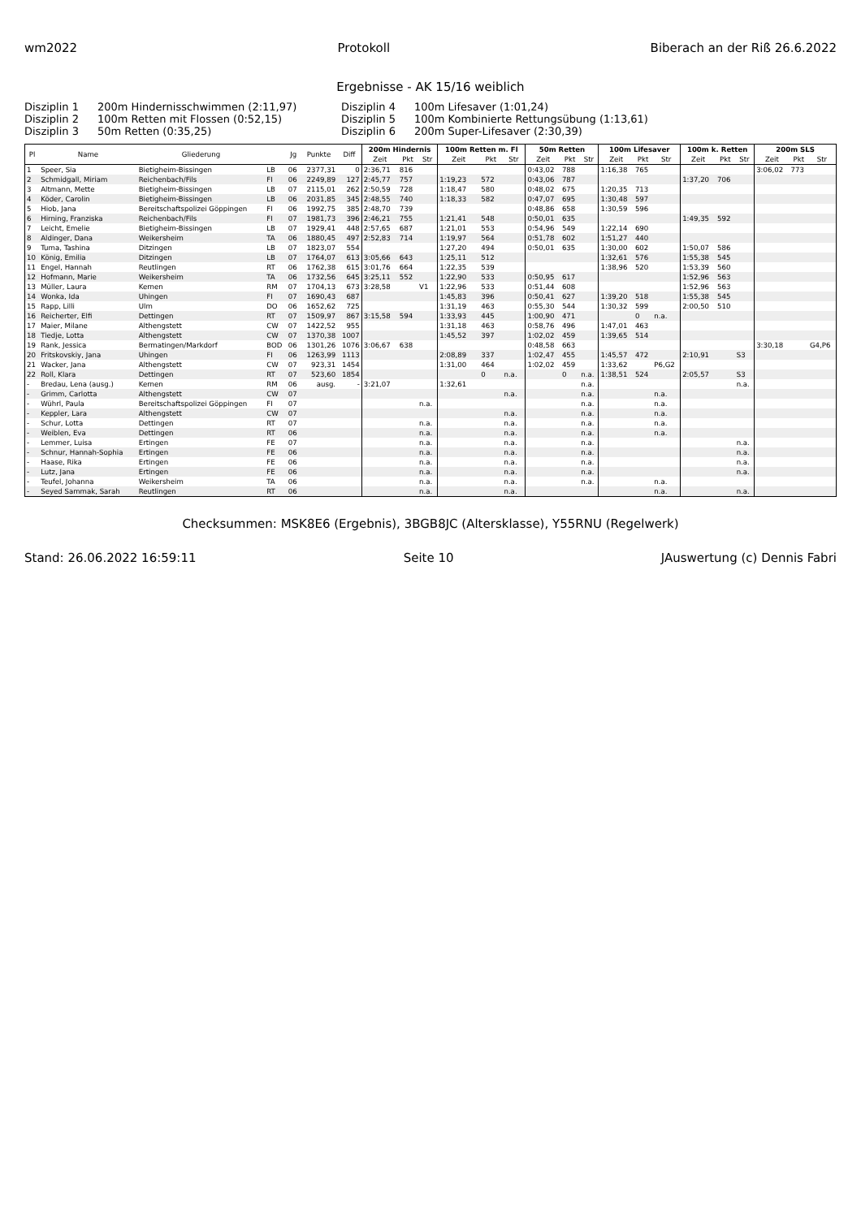wm2022 Protokoll Biberach an der Riß 26.6.2022
Ergebnisse - AK 15/16 weiblich
Disziplin 1 200m Hindernisschwimmen (2:11,97) Disziplin 4 100m Lifesaver (1:01,24) Disziplin 2 100m Retten mit Flossen (0:52,15) Disziplin 5 100m Kombinierte Rettungsübung (1:13,61) Disziplin 3 50m Retten (0:35,25) Disziplin 6 200m Super-Lifesaver (2:30,39)
| Pl | Name | Gliederung | | Jg | Punkte | Diff | 200m Hindernis | | | 100m Retten m. Fl | | | 50m Retten | | | 100m Lifesaver | | | 100m k. Retten | | | 200m SLS | | |
| --- | --- | --- | --- | --- | --- | --- | --- | --- | --- | --- | --- | --- | --- | --- | --- | --- | --- | --- | --- | --- | --- | --- | --- | --- |
| | | | | | | | Zeit | Pkt | Str | Zeit | Pkt | Str | Zeit | Pkt | Str | Zeit | Pkt | Str | Zeit | Pkt | Str | Zeit | Pkt | Str |
| 1 | Speer, Sia | Bietigheim-Bissingen | LB | 06 | 2377,31 | 0 | 2:36,71 | 816 | | | | | 0:43,02 | 788 | | 1:16,38 | 765 | | | | | 3:06,02 | 773 | |
| 2 | Schmidgall, Miriam | Reichenbach/Fils | FI | 06 | 2249,89 | 127 | 2:45,77 | 757 | | 1:19,23 | 572 | | 0:43,06 | 787 | | | | | 1:37,20 | 706 | | | | |
| 3 | Altmann, Mette | Bietigheim-Bissingen | LB | 07 | 2115,01 | 262 | 2:50,59 | 728 | | 1:18,47 | 580 | | 0:48,02 | 675 | | 1:20,35 | 713 | | | | | | | |
| 4 | Köder, Carolin | Bietigheim-Bissingen | LB | 06 | 2031,85 | 345 | 2:48,55 | 740 | | 1:18,33 | 582 | | 0:47,07 | 695 | | 1:30,48 | 597 | | | | | | | |
| 5 | Hiob, Jana | Bereitschaftspolizei Göppingen | FI | 06 | 1992,75 | 385 | 2:48,70 | 739 | | | | | 0:48,86 | 658 | | 1:30,59 | 596 | | | | | | | |
| 6 | Hirning, Franziska | Reichenbach/Fils | FI | 07 | 1981,73 | 396 | 2:46,21 | 755 | | 1:21,41 | 548 | | 0:50,01 | 635 | | | | | 1:49,35 | 592 | | | | |
| 7 | Leicht, Emelie | Bietigheim-Bissingen | LB | 07 | 1929,41 | 448 | 2:57,65 | 687 | | 1:21,01 | 553 | | 0:54,96 | 549 | | 1:22,14 | 690 | | | | | | | |
| 8 | Aldinger, Dana | Weikersheim | TA | 06 | 1880,45 | 497 | 2:52,83 | 714 | | 1:19,97 | 564 | | 0:51,78 | 602 | | 1:51,27 | 440 | | | | | | | |
| 9 | Tuma, Tashina | Ditzingen | LB | 07 | 1823,07 | 554 | | | | 1:27,20 | 494 | | 0:50,01 | 635 | | 1:30,00 | 602 | | 1:50,07 | 586 | | | | |
| 10 | König, Emilia | Ditzingen | LB | 07 | 1764,07 | 613 | 3:05,66 | 643 | | 1:25,11 | 512 | | | | | 1:32,61 | 576 | | 1:55,38 | 545 | | | | |
| 11 | Engel, Hannah | Reutlingen | RT | 06 | 1762,38 | 615 | 3:01,76 | 664 | | 1:22,35 | 539 | | | | | 1:38,96 | 520 | | 1:53,39 | 560 | | | | |
| 12 | Hofmann, Marie | Weikersheim | TA | 06 | 1732,56 | 645 | 3:25,11 | 552 | | 1:22,90 | 533 | | 0:50,95 | 617 | | | | | 1:52,96 | 563 | | | | |
| 13 | Müller, Laura | Kernen | RM | 07 | 1704,13 | 673 | 3:28,58 | | V1 | 1:22,96 | 533 | | 0:51,44 | 608 | | | | | 1:52,96 | 563 | | | | |
| 14 | Wonka, Ida | Uhingen | FI | 07 | 1690,43 | 687 | | | | 1:45,83 | 396 | | 0:50,41 | 627 | | 1:39,20 | 518 | | 1:55,38 | 545 | | | | |
| 15 | Rapp, Lilli | Ulm | DO | 06 | 1652,62 | 725 | | | | 1:31,19 | 463 | | 0:55,30 | 544 | | 1:30,32 | 599 | | 2:00,50 | 510 | | | | |
| 16 | Reicherter, Elfi | Dettingen | RT | 07 | 1509,97 | 867 | 3:15,58 | 594 | | 1:33,93 | 445 | | 1:00,90 | 471 | | | 0 | n.a. | | | | | | |
| 17 | Maier, Milane | Althengstett | CW | 07 | 1422,52 | 955 | | | | 1:31,18 | 463 | | 0:58,76 | 496 | | 1:47,01 | 463 | | | | | | | |
| 18 | Tiedje, Lotta | Althengstett | CW | 07 | 1370,38 | 1007 | | | | 1:45,52 | 397 | | 1:02,02 | 459 | | 1:39,65 | 514 | | | | | | | |
| 19 | Rank, Jessica | Bermatingen/Markdorf | BOD | 06 | 1301,26 | 1076 | 3:06,67 | 638 | | | | | 0:48,58 | 663 | | | | | | | | 3:30,18 | | G4,P6 |
| 20 | Fritskovskiy, Jana | Uhingen | FI | 06 | 1263,99 | 1113 | | | | 2:08,89 | 337 | | 1:02,47 | 455 | | 1:45,57 | 472 | | 2:10,91 | | S3 | | | |
| 21 | Wacker, Jana | Althengstett | CW | 07 | 923,31 | 1454 | | | | 1:31,00 | 464 | | 1:02,02 | 459 | | 1:33,62 | | P6,G2 | | | | | | |
| 22 | Roll, Klara | Dettingen | RT | 07 | 523,60 | 1854 | | | | | 0 | n.a. | | 0 | n.a. | 1:38,51 | 524 | | 2:05,57 | | S3 | | | |
| - | Bredau, Lena (ausg.) | Kernen | RM | 06 | ausg. | - | 3:21,07 | | | 1:32,61 | | | | | n.a. | | | | | | n.a. | | | |
| - | Grimm, Carlotta | Althengstett | CW | 07 | | | | | | | | n.a. | | | n.a. | | | n.a. | | | | | | |
| - | Wührl, Paula | Bereitschaftspolizei Göppingen | FI | 07 | | | | | n.a. | | | | | | n.a. | | | n.a. | | | | | | |
| - | Keppler, Lara | Althengstett | CW | 07 | | | | | | | | n.a. | | | n.a. | | | n.a. | | | | | | |
| - | Schur, Lotta | Dettingen | RT | 07 | | | | | n.a. | | | n.a. | | | n.a. | | | n.a. | | | | | | |
| - | Weiblen, Eva | Dettingen | RT | 06 | | | | | n.a. | | | n.a. | | | n.a. | | | n.a. | | | | | | |
| - | Lemmer, Luisa | Ertingen | FE | 07 | | | | | n.a. | | | n.a. | | | n.a. | | | | | | n.a. | | | |
| - | Schnur, Hannah-Sophia | Ertingen | FE | 06 | | | | | n.a. | | | n.a. | | | n.a. | | | | | | n.a. | | | |
| - | Haase, Rika | Ertingen | FE | 06 | | | | | n.a. | | | n.a. | | | n.a. | | | | | | n.a. | | | |
| - | Lutz, Jana | Ertingen | FE | 06 | | | | | n.a. | | | n.a. | | | n.a. | | | | | | n.a. | | | |
| - | Teufel, Johanna | Weikersheim | TA | 06 | | | | | n.a. | | | n.a. | | | n.a. | | | n.a. | | | | | | |
| - | Seyed Sammak, Sarah | Reutlingen | RT | 06 | | | | | n.a. | | | n.a. | | | | | | n.a. | | | n.a. | | | |
Checksummen: MSK8E6 (Ergebnis), 3BGB8JC (Altersklasse), Y55RNU (Regelwerk)
Stand: 26.06.2022 16:59:11 Seite 10 JAuswertung (c) Dennis Fabri